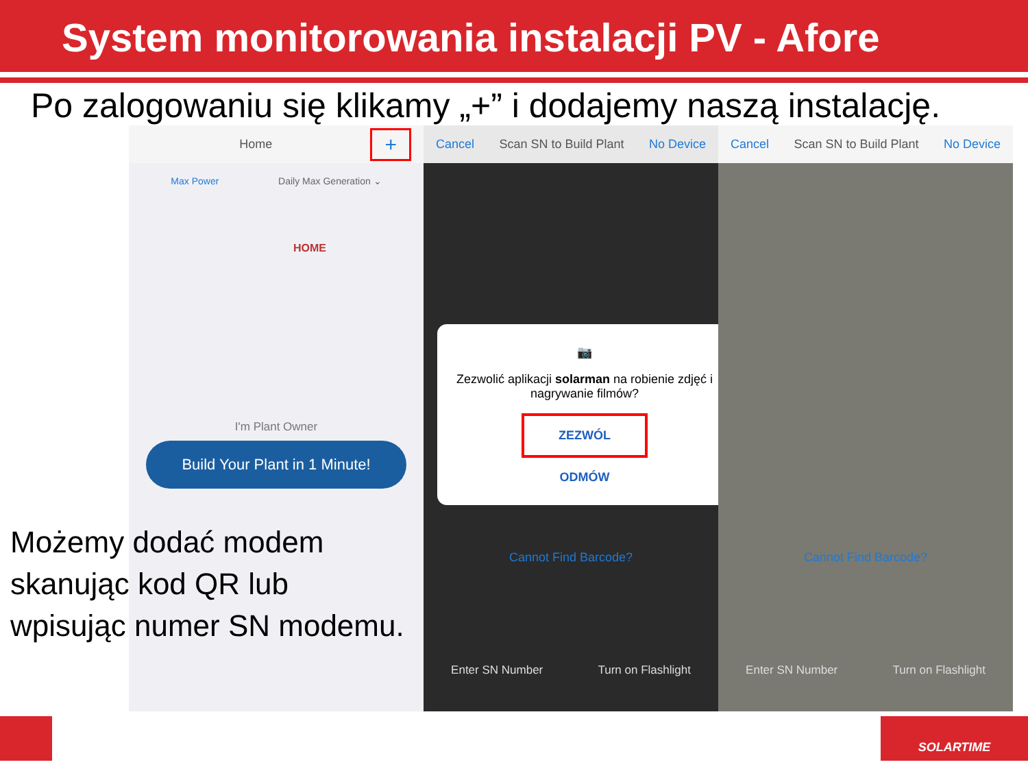System monitorowania instalacji PV - Afore
Po zalogowaniu się klikamy „+” i dodajemy naszą instalację.
Home +
Max Power Daily Max Generation ⌄
HOME
I'm Plant Owner
Build Your Plant in 1 Minute!
Cancel Scan SN to Build Plant No Device
📷
Zezwolić aplikacji solarman na robienie zdjęć i nagrywanie filmów?
ZEZWÓL
ODMÓW
Cannot Find Barcode?
Enter SN Number Turn on Flashlight
Cancel Scan SN to Build Plant No Device
Cannot Find Barcode?
Enter SN Number Turn on Flashlight
Możemy dodać modem
skanując kod QR lub
wpisując numer SN modemu.
SOLARTIME